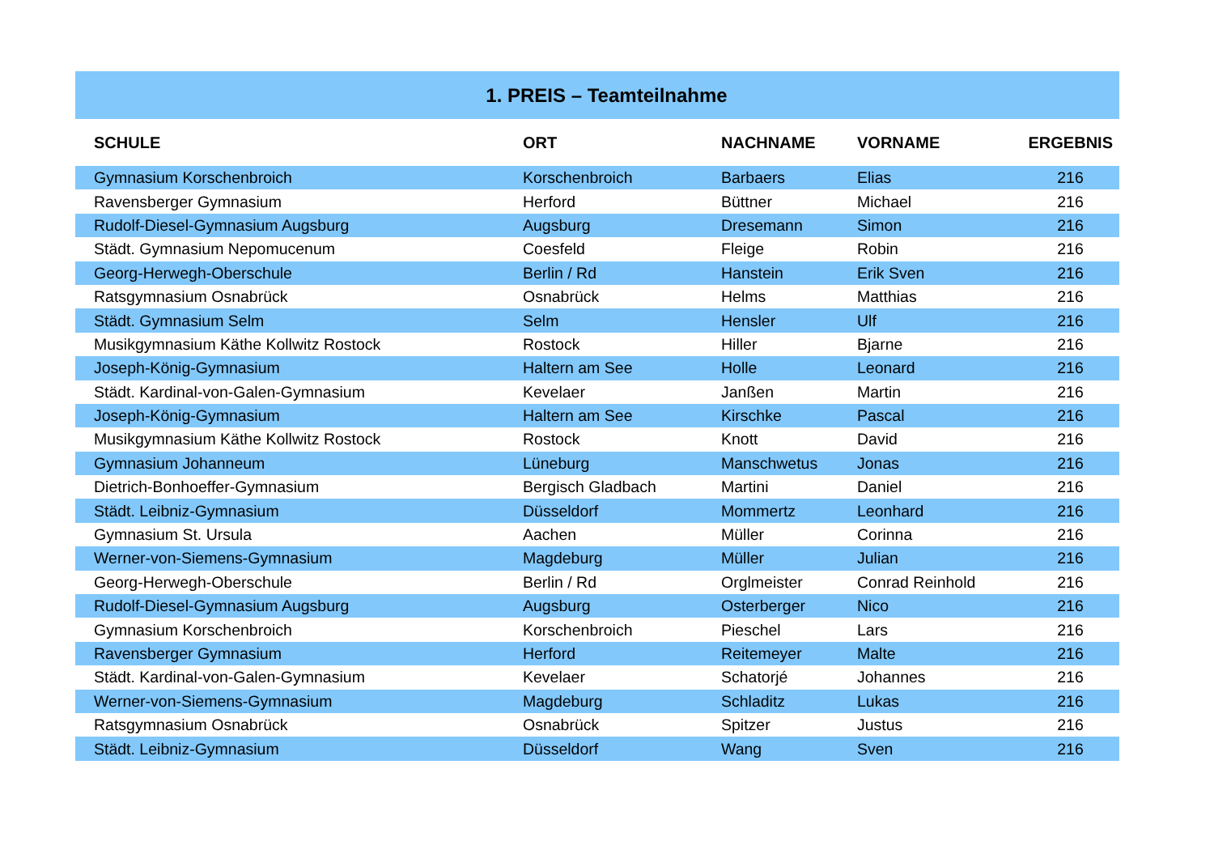| 1. PREIS – Teamteilnahme | | | | |
| --- | --- | --- | --- | --- |
| SCHULE | ORT | NACHNAME | VORNAME | ERGEBNIS |
| Gymnasium Korschenbroich | Korschenbroich | Barbaers | Elias | 216 |
| Ravensberger Gymnasium | Herford | Büttner | Michael | 216 |
| Rudolf-Diesel-Gymnasium Augsburg | Augsburg | Dresemann | Simon | 216 |
| Städt. Gymnasium Nepomucenum | Coesfeld | Fleige | Robin | 216 |
| Georg-Herwegh-Oberschule | Berlin / Rd | Hanstein | Erik Sven | 216 |
| Ratsgymnasium Osnabrück | Osnabrück | Helms | Matthias | 216 |
| Städt. Gymnasium Selm | Selm | Hensler | Ulf | 216 |
| Musikgymnasium Käthe Kollwitz Rostock | Rostock | Hiller | Bjarne | 216 |
| Joseph-König-Gymnasium | Haltern am See | Holle | Leonard | 216 |
| Städt. Kardinal-von-Galen-Gymnasium | Kevelaer | Janßen | Martin | 216 |
| Joseph-König-Gymnasium | Haltern am See | Kirschke | Pascal | 216 |
| Musikgymnasium Käthe Kollwitz Rostock | Rostock | Knott | David | 216 |
| Gymnasium Johanneum | Lüneburg | Manschwetus | Jonas | 216 |
| Dietrich-Bonhoeffer-Gymnasium | Bergisch Gladbach | Martini | Daniel | 216 |
| Städt. Leibniz-Gymnasium | Düsseldorf | Mommertz | Leonhard | 216 |
| Gymnasium St. Ursula | Aachen | Müller | Corinna | 216 |
| Werner-von-Siemens-Gymnasium | Magdeburg | Müller | Julian | 216 |
| Georg-Herwegh-Oberschule | Berlin / Rd | Orglmeister | Conrad Reinhold | 216 |
| Rudolf-Diesel-Gymnasium Augsburg | Augsburg | Osterberger | Nico | 216 |
| Gymnasium Korschenbroich | Korschenbroich | Pieschel | Lars | 216 |
| Ravensberger Gymnasium | Herford | Reitemeyer | Malte | 216 |
| Städt. Kardinal-von-Galen-Gymnasium | Kevelaer | Schatorjé | Johannes | 216 |
| Werner-von-Siemens-Gymnasium | Magdeburg | Schladitz | Lukas | 216 |
| Ratsgymnasium Osnabrück | Osnabrück | Spitzer | Justus | 216 |
| Städt. Leibniz-Gymnasium | Düsseldorf | Wang | Sven | 216 |